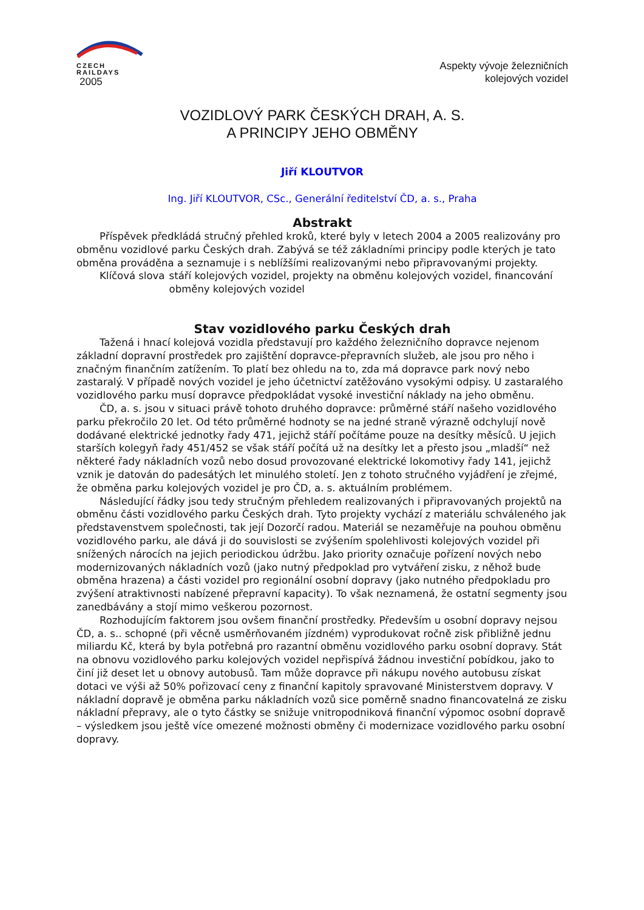CZECH
RAILDAYS
2005
Aspekty vývoje železničních
kolejových vozidel
VOZIDLOVÝ PARK ČESKÝCH DRAH, A. S.
A PRINCIPY JEHO OBMĚNY
Jiří KLOUTVOR
Ing. Jiří KLOUTVOR, CSc., Generální ředitelství ČD, a. s., Praha
Abstrakt
Příspěvek předkládá stručný přehled kroků, které byly v letech 2004 a 2005 realizovány pro obměnu vozidlové parku Českých drah. Zabývá se též základními principy podle kterých je tato obměna prováděna a seznamuje i s neblížšími realizovanými nebo připravovanými projekty.
Klíčová slova stáří kolejových vozidel, projekty na obměnu kolejových vozidel, financování obměny kolejových vozidel
Stav vozidlového parku Českých drah
Tažená i hnací kolejová vozidla představují pro každého železničního dopravce nejenom základní dopravní prostředek pro zajištění dopravce-přepravních služeb, ale jsou pro něho i značným finančním zatížením. To platí bez ohledu na to, zda má dopravce park nový nebo zastaralý. V případě nových vozidel je jeho účetnictví zatěžováno vysokými odpisy. U zastaralého vozidlového parku musí dopravce předpokládat vysoké investiční náklady na jeho obměnu.
ČD, a. s. jsou v situaci právě tohoto druhého dopravce: průměrné stáří našeho vozidlového parku překročilo 20 let. Od této průměrné hodnoty se na jedné straně výrazně odchylují nově dodávané elektrické jednotky řady 471, jejichž stáří počítáme pouze na desítky měsíců. U jejich starších kolegyň řady 451/452 se však stáří počítá už na desítky let a přesto jsou „mladší“ než některé řady nákladních vozů nebo dosud provozované elektrické lokomotivy řady 141, jejichž vznik je datován do padesátých let minulého století. Jen z tohoto stručného vyjádření je zřejmé, že obměna parku kolejových vozidel je pro ČD, a. s. aktuálním problémem.
Následující řádky jsou tedy stručným přehledem realizovaných i připravovaných projektů na obměnu části vozidlového parku Českých drah. Tyto projekty vychází z materiálu schváleného jak představenstvem společnosti, tak její Dozorčí radou. Materiál se nezaměřuje na pouhou obměnu vozidlového parku, ale dává ji do souvislosti se zvýšením spolehlivosti kolejových vozidel při snížených nárocích na jejich periodickou údržbu. Jako priority označuje pořízení nových nebo modernizovaných nákladních vozů (jako nutný předpoklad pro vytváření zisku, z něhož bude obměna hrazena) a části vozidel pro regionální osobní dopravy (jako nutného předpokladu pro zvýšení atraktivnosti nabízené přepravní kapacity). To však neznamená, že ostatní segmenty jsou zanedbávány a stojí mimo veškerou pozornost.
Rozhodujícím faktorem jsou ovšem finanční prostředky. Především u osobní dopravy nejsou ČD, a. s.. schopné (při věcně usměrňovaném jízdném) vyprodukovat ročně zisk přibližně jednu miliardu Kč, která by byla potřebná pro razantní obměnu vozidlového parku osobní dopravy. Stát na obnovu vozidlového parku kolejových vozidel nepřispívá žádnou investiční pobídkou, jako to činí již deset let u obnovy autobusů. Tam může dopravce při nákupu nového autobusu získat dotaci ve výši až 50% pořizovací ceny z finanční kapitoly spravované Ministerstvem dopravy. V nákladní dopravě je obměna parku nákladních vozů sice poměrně snadno financovatelná ze zisku nákladní přepravy, ale o tyto částky se snižuje vnitropodniková finanční výpomoc osobní dopravě – výsledkem jsou ještě více omezené možnosti obměny či modernizace vozidlového parku osobní dopravy.